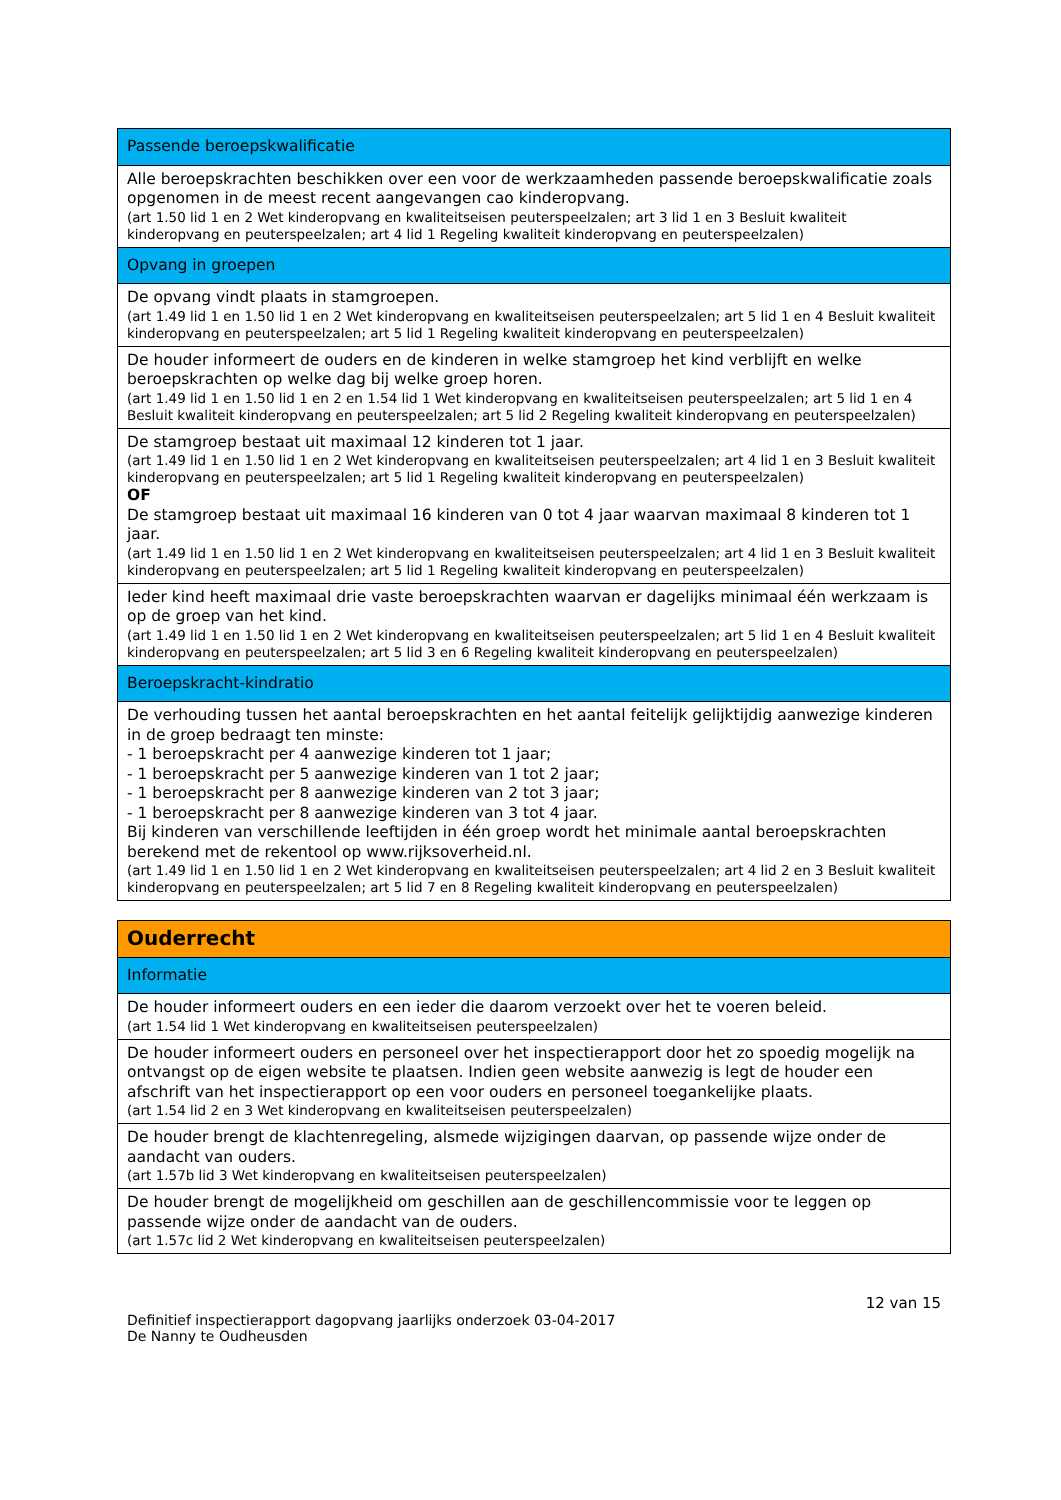| Passende beroepskwalificatie |
| Alle beroepskrachten beschikken over een voor de werkzaamheden passende beroepskwalificatie zoals opgenomen in de meest recent aangevangen cao kinderopvang. (art 1.50 lid 1 en 2 Wet kinderopvang en kwaliteitseisen peuterspeelzalen; art 3 lid 1 en 3 Besluit kwaliteit kinderopvang en peuterspeelzalen; art 4 lid 1 Regeling kwaliteit kinderopvang en peuterspeelzalen) |
| Opvang in groepen |
| De opvang vindt plaats in stamgroepen. (art 1.49 lid 1 en 1.50 lid 1 en 2 Wet kinderopvang en kwaliteitseisen peuterspeelzalen; art 5 lid 1 en 4 Besluit kwaliteit kinderopvang en peuterspeelzalen; art 5 lid 1 Regeling kwaliteit kinderopvang en peuterspeelzalen) |
| De houder informeert de ouders en de kinderen in welke stamgroep het kind verblijft en welke beroepskrachten op welke dag bij welke groep horen. (art 1.49 lid 1 en 1.50 lid 1 en 2 en 1.54 lid 1 Wet kinderopvang en kwaliteitseisen peuterspeelzalen; art 5 lid 1 en 4 Besluit kwaliteit kinderopvang en peuterspeelzalen; art 5 lid 2 Regeling kwaliteit kinderopvang en peuterspeelzalen) |
| De stamgroep bestaat uit maximaal 12 kinderen tot 1 jaar. (art 1.49 lid 1 en 1.50 lid 1 en 2 Wet kinderopvang en kwaliteitseisen peuterspeelzalen; art 4 lid 1 en 3 Besluit kwaliteit kinderopvang en peuterspeelzalen; art 5 lid 1 Regeling kwaliteit kinderopvang en peuterspeelzalen) OF De stamgroep bestaat uit maximaal 16 kinderen van 0 tot 4 jaar waarvan maximaal 8 kinderen tot 1 jaar. (art 1.49 lid 1 en 1.50 lid 1 en 2 Wet kinderopvang en kwaliteitseisen peuterspeelzalen; art 4 lid 1 en 3 Besluit kwaliteit kinderopvang en peuterspeelzalen; art 5 lid 1 Regeling kwaliteit kinderopvang en peuterspeelzalen) |
| Ieder kind heeft maximaal drie vaste beroepskrachten waarvan er dagelijks minimaal één werkzaam is op de groep van het kind. (art 1.49 lid 1 en 1.50 lid 1 en 2 Wet kinderopvang en kwaliteitseisen peuterspeelzalen; art 5 lid 1 en 4 Besluit kwaliteit kinderopvang en peuterspeelzalen; art 5 lid 3 en 6 Regeling kwaliteit kinderopvang en peuterspeelzalen) |
| Beroepskracht-kindratio |
| De verhouding tussen het aantal beroepskrachten en het aantal feitelijk gelijktijdig aanwezige kinderen in de groep bedraagt ten minste: - 1 beroepskracht per 4 aanwezige kinderen tot 1 jaar; - 1 beroepskracht per 5 aanwezige kinderen van 1 tot 2 jaar; - 1 beroepskracht per 8 aanwezige kinderen van 2 tot 3 jaar; - 1 beroepskracht per 8 aanwezige kinderen van 3 tot 4 jaar. Bij kinderen van verschillende leeftijden in één groep wordt het minimale aantal beroepskrachten berekend met de rekentool op www.rijksoverheid.nl. (art 1.49 lid 1 en 1.50 lid 1 en 2 Wet kinderopvang en kwaliteitseisen peuterspeelzalen; art 4 lid 2 en 3 Besluit kwaliteit kinderopvang en peuterspeelzalen; art 5 lid 7 en 8 Regeling kwaliteit kinderopvang en peuterspeelzalen) |
| Ouderrecht |
| Informatie |
| De houder informeert ouders en een ieder die daarom verzoekt over het te voeren beleid. (art 1.54 lid 1 Wet kinderopvang en kwaliteitseisen peuterspeelzalen) |
| De houder informeert ouders en personeel over het inspectierapport door het zo spoedig mogelijk na ontvangst op de eigen website te plaatsen. Indien geen website aanwezig is legt de houder een afschrift van het inspectierapport op een voor ouders en personeel toegankelijke plaats. (art 1.54 lid 2 en 3 Wet kinderopvang en kwaliteitseisen peuterspeelzalen) |
| De houder brengt de klachtenregeling, alsmede wijzigingen daarvan, op passende wijze onder de aandacht van ouders. (art 1.57b lid 3 Wet kinderopvang en kwaliteitseisen peuterspeelzalen) |
| De houder brengt de mogelijkheid om geschillen aan de geschillencommissie voor te leggen op passende wijze onder de aandacht van de ouders. (art 1.57c lid 2 Wet kinderopvang en kwaliteitseisen peuterspeelzalen) |
12 van 15
Definitief inspectierapport dagopvang jaarlijks onderzoek 03-04-2017
De Nanny te Oudheusden